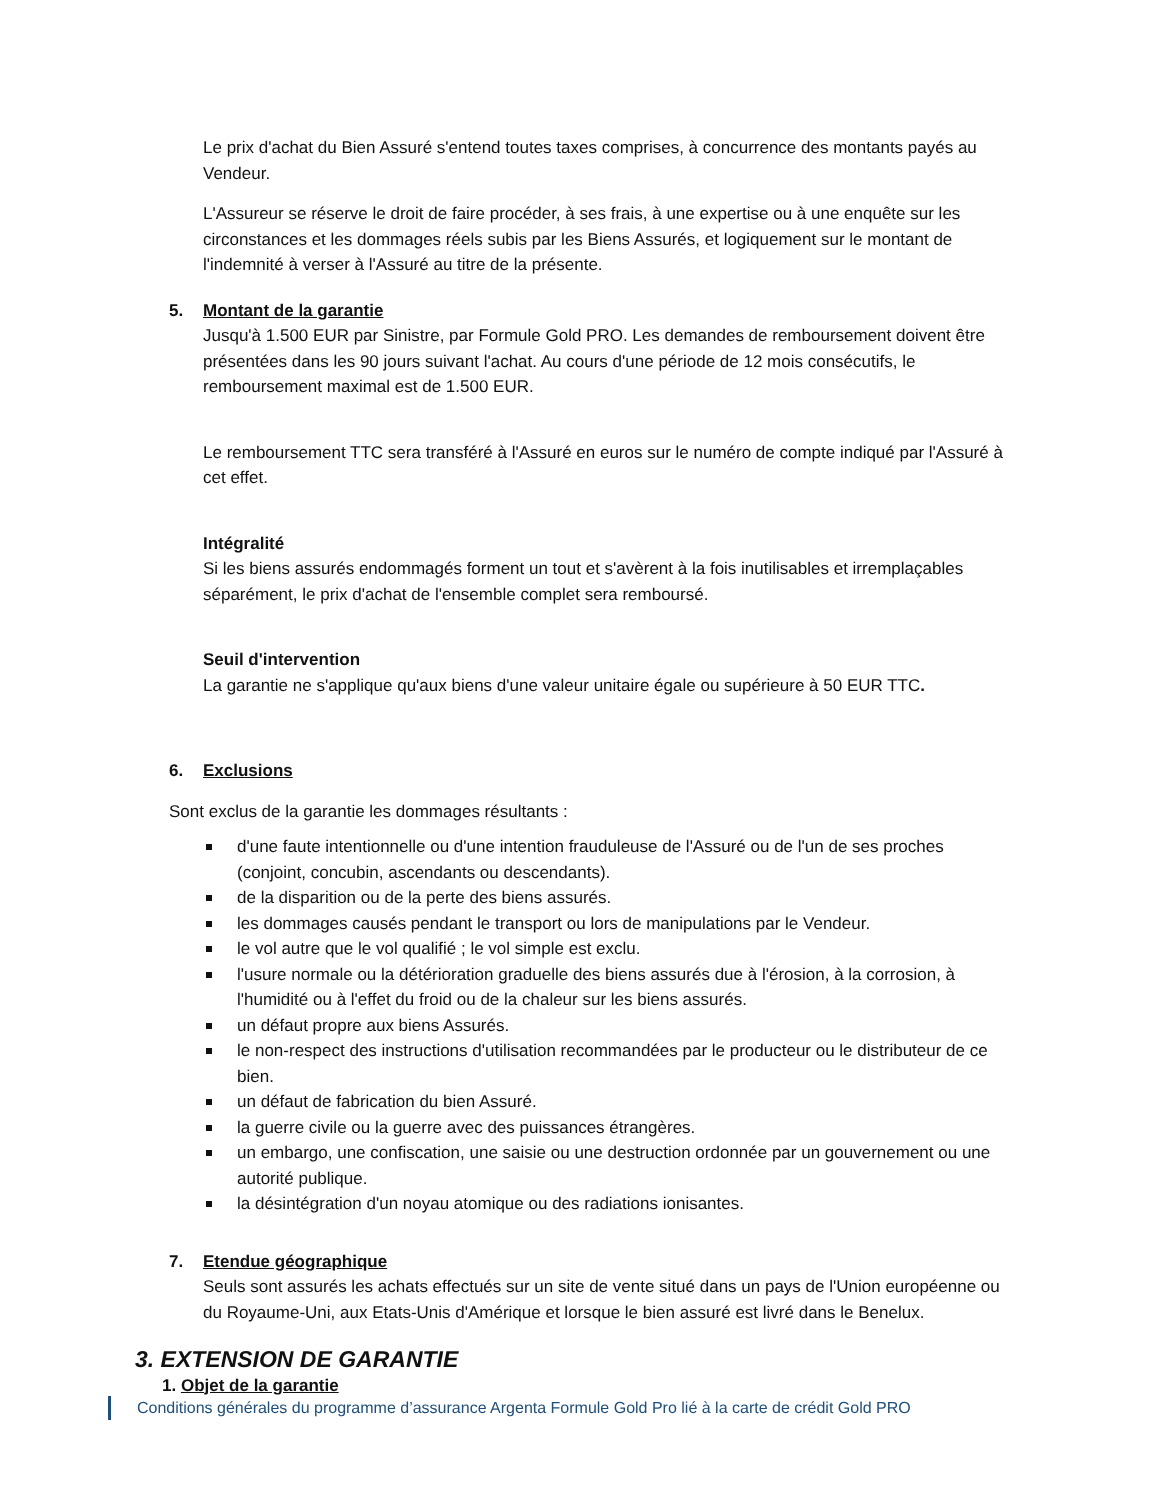Le prix d'achat du Bien Assuré s'entend toutes taxes comprises, à concurrence des montants payés au Vendeur.
L'Assureur se réserve le droit de faire procéder, à ses frais, à une expertise ou à une enquête sur les circonstances et les dommages réels subis par les Biens Assurés, et logiquement sur le montant de l'indemnité à verser à l'Assuré au titre de la présente.
5. Montant de la garantie
Jusqu'à 1.500 EUR par Sinistre, par Formule Gold PRO. Les demandes de remboursement doivent être présentées dans les 90 jours suivant l'achat. Au cours d'une période de 12 mois consécutifs, le remboursement maximal est de 1.500 EUR.
Le remboursement TTC sera transféré à l'Assuré en euros sur le numéro de compte indiqué par l'Assuré à cet effet.
Intégralité
Si les biens assurés endommagés forment un tout et s'avèrent à la fois inutilisables et irremplaçables séparément, le prix d'achat de l'ensemble complet sera remboursé.
Seuil d'intervention
La garantie ne s'applique qu'aux biens d'une valeur unitaire égale ou supérieure à 50 EUR TTC.
6. Exclusions
Sont exclus de la garantie les dommages résultants :
d'une faute intentionnelle ou d'une intention frauduleuse de l'Assuré ou de l'un de ses proches (conjoint, concubin, ascendants ou descendants).
de la disparition ou de la perte des biens assurés.
les dommages causés pendant le transport ou lors de manipulations par le Vendeur.
le vol autre que le vol qualifié ; le vol simple est exclu.
l'usure normale ou la détérioration graduelle des biens assurés due à l'érosion, à la corrosion, à l'humidité ou à l'effet du froid ou de la chaleur sur les biens assurés.
un défaut propre aux biens Assurés.
le non-respect des instructions d'utilisation recommandées par le producteur ou le distributeur de ce bien.
un défaut de fabrication du bien Assuré.
la guerre civile ou la guerre avec des puissances étrangères.
un embargo, une confiscation, une saisie ou une destruction ordonnée par un gouvernement ou une autorité publique.
la désintégration d'un noyau atomique ou des radiations ionisantes.
7. Etendue géographique
Seuls sont assurés les achats effectués sur un site de vente situé dans un pays de l'Union européenne ou du Royaume-Uni, aux Etats-Unis d'Amérique et lorsque le bien assuré est livré dans le Benelux.
3. EXTENSION DE GARANTIE
1. Objet de la garantie
Conditions générales du programme d’assurance Argenta Formule Gold Pro lié à la carte de crédit Gold PRO